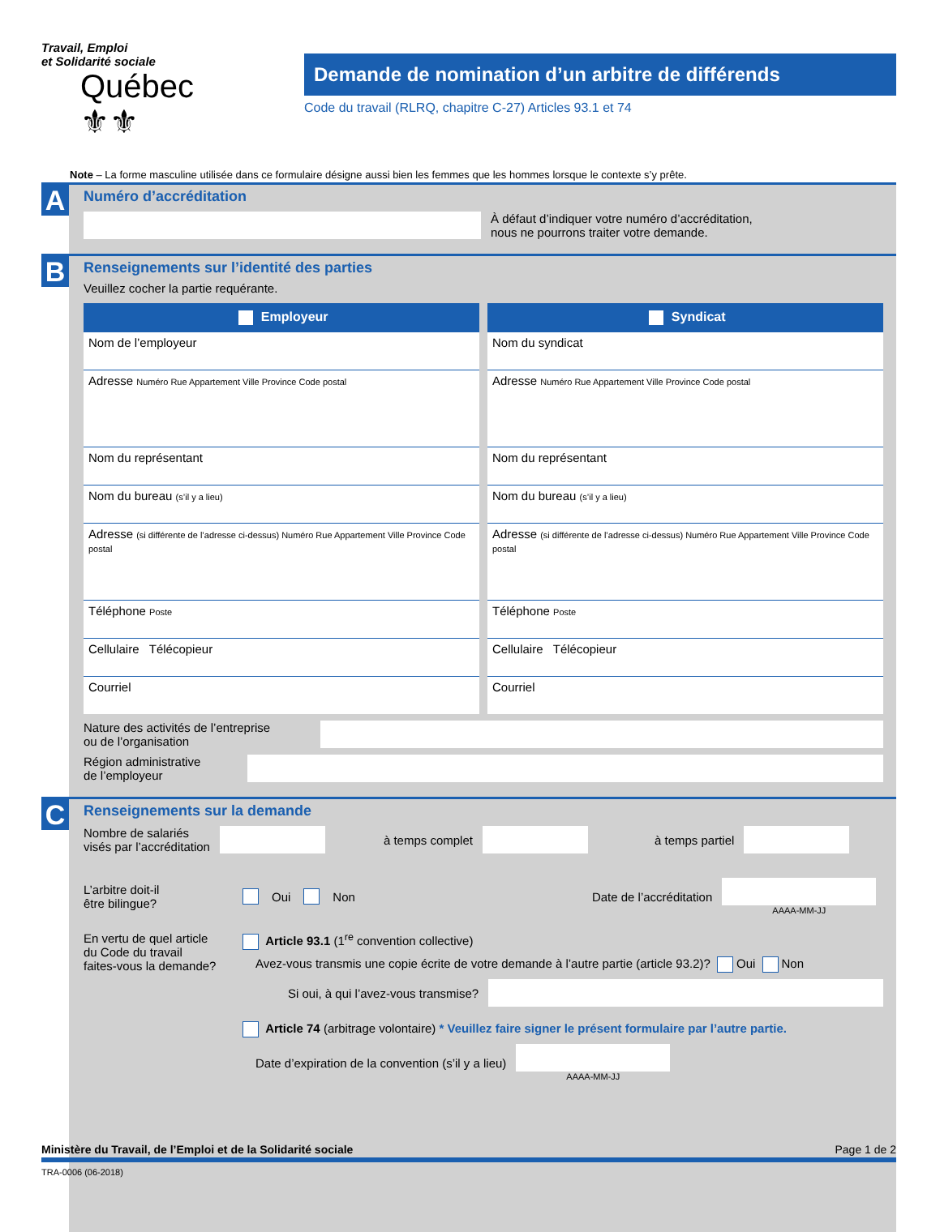Travail, Emploi
et Solidarité sociale
Québec ⚜⚜
Demande de nomination d’un arbitre de différends
Code du travail (RLRQ, chapitre C-27) Articles 93.1 et 74
Note – La forme masculine utilisée dans ce formulaire désigne aussi bien les femmes que les hommes lorsque le contexte s’y prête.
A
Numéro d’accréditation
À défaut d’indiquer votre numéro d’accréditation,
nous ne pourrons traiter votre demande.
B
Renseignements sur l’identité des parties
Veuillez cocher la partie requérante.
Employeur
Nom de l’employeur
Adresse Numéro Rue Appartement Ville Province Code postal
Nom du représentant
Nom du bureau (s’il y a lieu)
Adresse (si différente de l’adresse ci-dessus) Numéro Rue Appartement Ville Province Code postal
Téléphone Poste
Cellulaire Télécopieur
Courriel
Syndicat
Nom du syndicat
Adresse Numéro Rue Appartement Ville Province Code postal
Nom du représentant
Nom du bureau (s’il y a lieu)
Adresse (si différente de l’adresse ci-dessus) Numéro Rue Appartement Ville Province Code postal
Téléphone Poste
Cellulaire Télécopieur
Courriel
Nature des activités de l’entreprise
ou de l’organisation
Région administrative
de l’employeur
C
Renseignements sur la demande
Nombre de salariés
visés par l’accréditation
à temps complet à temps partiel
L’arbitre doit-il
être bilingue?
Oui Non
Date de l’accréditation
AAAA-MM-JJ
En vertu de quel article
du Code du travail
faites-vous la demande?
Article 93.1 (1<sup>re</sup> convention collective)
Avez-vous transmis une copie écrite de votre demande à l’autre partie (article 93.2)? Oui Non
Si oui, à qui l’avez-vous transmise?
Article 74 (arbitrage volontaire) * Veuillez faire signer le présent formulaire par l’autre partie.
Date d’expiration de la convention (s’il y a lieu)
AAAA-MM-JJ
Ministère du Travail, de l’Emploi et de la Solidarité sociale Page 1 de 2
TRA-0006 (06-2018)